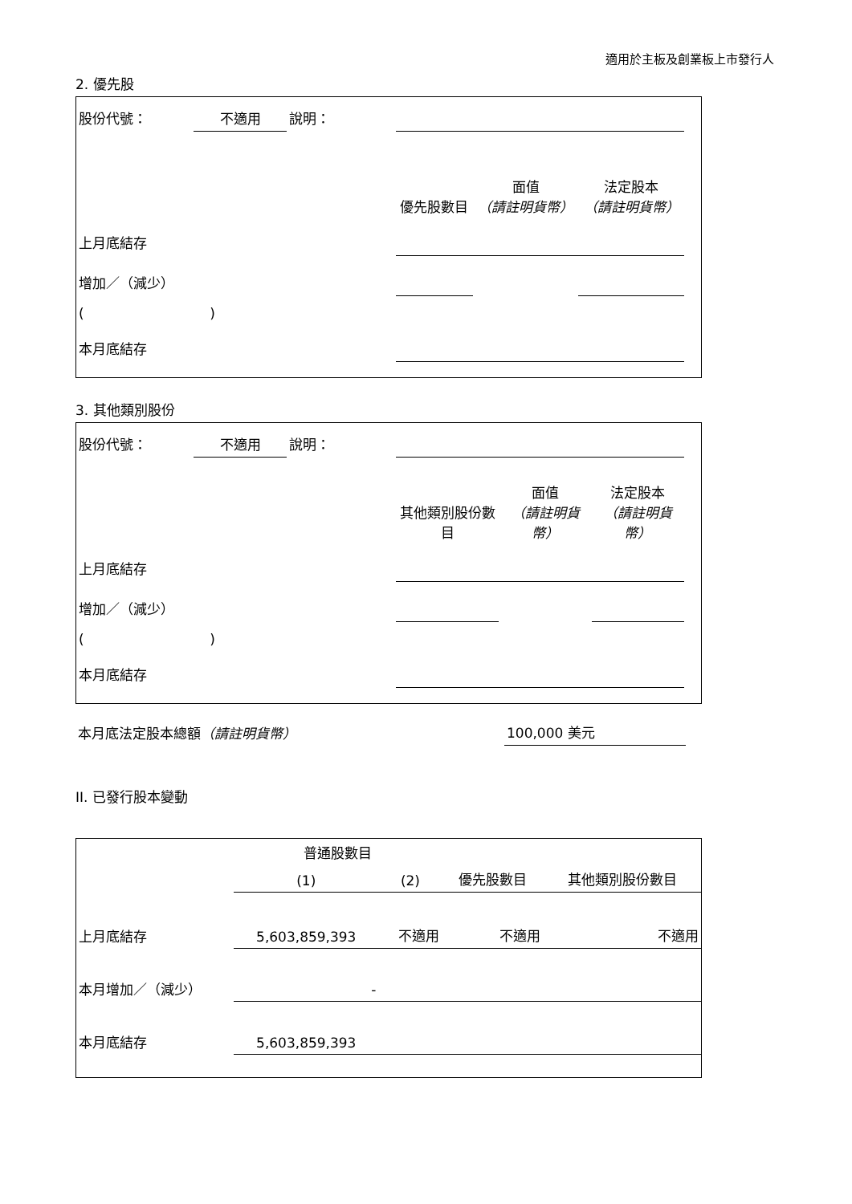適用於主板及創業板上市發行人
2. 優先股
| 股份代號： | 不適用 | 說明： | | | | |
| | | | 優先股數目 | 面值 （請註明貨幣） | 法定股本 （請註明貨幣） | |
| 上月底結存 | | | | | | |
| 增加／（減少） | | | | | | |
| ( ) | | | | | | |
| 本月底結存 | | | | | | |
3. 其他類別股份
| 股份代號： | 不適用 | 說明： | | | | |
| | | | 其他類別股份數目 | 面值 （請註明貨幣） | 法定股本 （請註明貨幣） | |
| 上月底結存 | | | | | | |
| 增加／（減少） | | | | | | |
| ( ) | | | | | | |
| 本月底結存 | | | | | | |
| 本月底法定股本總額 （請註明貨幣） | 100,000 美元 |
II. 已發行股本變動
| | 普通股數目 | | | 其他類別股份數目 |
| | (1) | (2) | 優先股數目 | |
| 上月底結存 | 5,603,859,393 | 不適用 | 不適用 | 不適用 |
| 本月增加／（減少） | - | | | |
| 本月底結存 | 5,603,859,393 | | | |